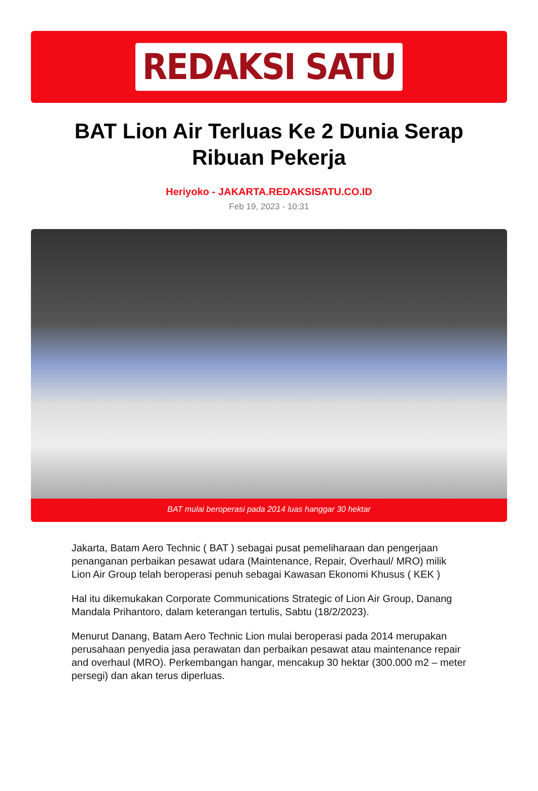REDAKSI SATU
BAT Lion Air Terluas Ke 2 Dunia Serap Ribuan Pekerja
Heriyoko - JAKARTA.REDAKSISATU.CO.ID
Feb 19, 2023 - 10:31
BAT mulai beroperasi pada 2014 luas hanggar 30 hektar
Jakarta, Batam Aero Technic ( BAT ) sebagai pusat pemeliharaan dan pengerjaan penanganan perbaikan pesawat udara (Maintenance, Repair, Overhaul/ MRO) milik Lion Air Group telah beroperasi penuh sebagai Kawasan Ekonomi Khusus ( KEK )
Hal itu dikemukakan Corporate Communications Strategic of Lion Air Group, Danang Mandala Prihantoro, dalam keterangan tertulis, Sabtu (18/2/2023).
Menurut Danang, Batam Aero Technic Lion mulai beroperasi pada 2014 merupakan perusahaan penyedia jasa perawatan dan perbaikan pesawat atau maintenance repair and overhaul (MRO). Perkembangan hangar, mencakup 30 hektar (300.000 m2 – meter persegi) dan akan terus diperluas.